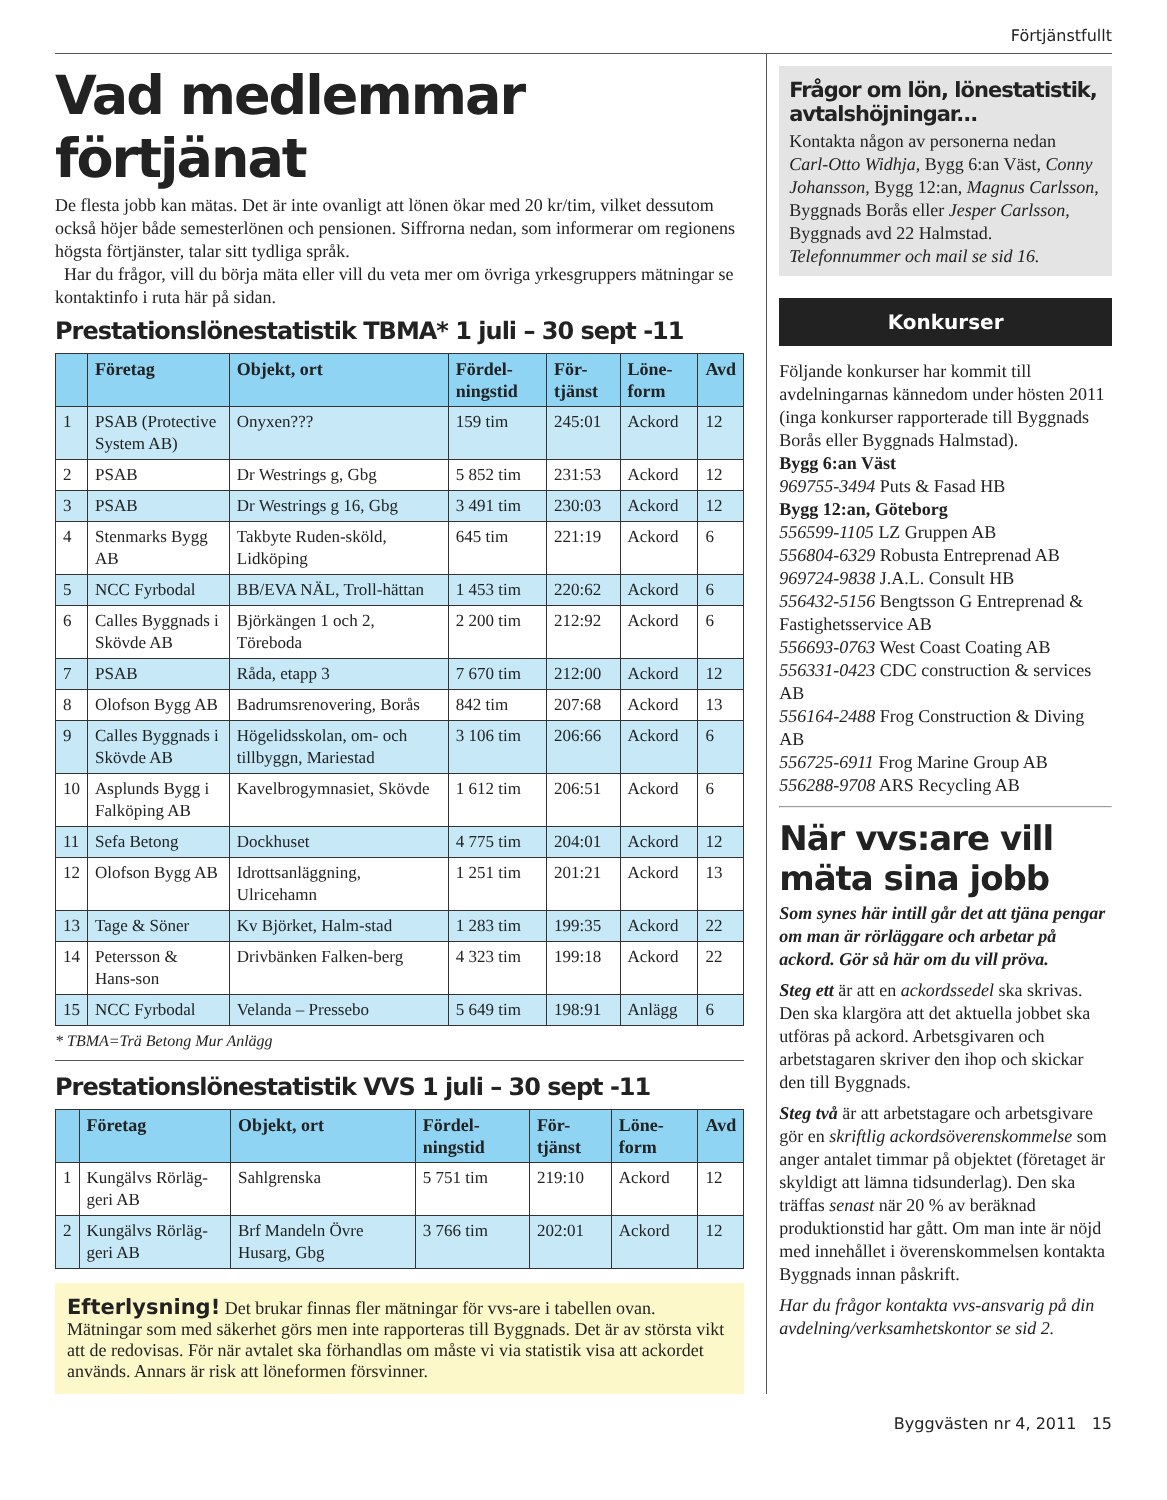Förtjänstfullt
Vad medlemmar förtjänat
De flesta jobb kan mätas. Det är inte ovanligt att lönen ökar med 20 kr/tim, vilket dessutom också höjer både semesterlönen och pensionen. Siffrorna nedan, som informerar om regionens högsta förtjänster, talar sitt tydliga språk.
Har du frågor, vill du börja mäta eller vill du veta mer om övriga yrkesgruppers mätningar se kontaktinfo i ruta här på sidan.
Prestationslönestatistik TBMA* 1 juli – 30 sept -11
| | Företag | Objekt, ort | Fördel-ningstid | För-tjänst | Löne-form | Avd |
| --- | --- | --- | --- | --- | --- | --- |
| 1 | PSAB (Protective System AB) | Onyxen??? | 159 tim | 245:01 | Ackord | 12 |
| 2 | PSAB | Dr Westrings g, Gbg | 5 852 tim | 231:53 | Ackord | 12 |
| 3 | PSAB | Dr Westrings g 16, Gbg | 3 491 tim | 230:03 | Ackord | 12 |
| 4 | Stenmarks Bygg AB | Takbyte Ruden-sköld, Lidköping | 645 tim | 221:19 | Ackord | 6 |
| 5 | NCC Fyrbodal | BB/EVA NÄL, Troll-hättan | 1 453 tim | 220:62 | Ackord | 6 |
| 6 | Calles Byggnads i Skövde AB | Björkängen 1 och 2, Töreboda | 2 200 tim | 212:92 | Ackord | 6 |
| 7 | PSAB | Råda, etapp 3 | 7 670 tim | 212:00 | Ackord | 12 |
| 8 | Olofson Bygg AB | Badrumsrenovering, Borås | 842 tim | 207:68 | Ackord | 13 |
| 9 | Calles Byggnads i Skövde AB | Högelidsskolan, om- och tillbyggn, Mariestad | 3 106 tim | 206:66 | Ackord | 6 |
| 10 | Asplunds Bygg i Falköping AB | Kavelbrogymnasiet, Skövde | 1 612 tim | 206:51 | Ackord | 6 |
| 11 | Sefa Betong | Dockhuset | 4 775 tim | 204:01 | Ackord | 12 |
| 12 | Olofson Bygg AB | Idrottsanläggning, Ulricehamn | 1 251 tim | 201:21 | Ackord | 13 |
| 13 | Tage & Söner | Kv Björket, Halm-stad | 1 283 tim | 199:35 | Ackord | 22 |
| 14 | Petersson & Hans-son | Drivbänken Falken-berg | 4 323 tim | 199:18 | Ackord | 22 |
| 15 | NCC Fyrbodal | Velanda – Pressebo | 5 649 tim | 198:91 | Anlägg | 6 |
* TBMA=Trä Betong Mur Anlägg
Prestationslönestatistik VVS 1 juli – 30 sept -11
| | Företag | Objekt, ort | Fördel-ningstid | För-tjänst | Löne-form | Avd |
| --- | --- | --- | --- | --- | --- | --- |
| 1 | Kungälvs Rörläg-geri AB | Sahlgrenska | 5 751 tim | 219:10 | Ackord | 12 |
| 2 | Kungälvs Rörläg-geri AB | Brf Mandeln Övre Husarg, Gbg | 3 766 tim | 202:01 | Ackord | 12 |
Efterlysning! Det brukar finnas fler mätningar för vvs-are i tabellen ovan. Mätningar som med säkerhet görs men inte rapporteras till Byggnads. Det är av största vikt att de redovisas. För när avtalet ska förhandlas om måste vi via statistik visa att ackordet används. Annars är risk att löneformen försvinner.
Frågor om lön, lönestatistik, avtalshöjningar...
Kontakta någon av personerna nedan
Carl-Otto Widhja, Bygg 6:an Väst, Conny Johansson, Bygg 12:an, Magnus Carlsson, Byggnads Borås eller Jesper Carlsson, Byggnads avd 22 Halmstad. Telefonnummer och mail se sid 16.
Konkurser
Följande konkurser har kommit till avdelningarnas kännedom under hösten 2011 (inga konkurser rapporterade till Byggnads Borås eller Byggnads Halmstad).
Bygg 6:an Väst
969755-3494 Puts & Fasad HB
Bygg 12:an, Göteborg
556599-1105 LZ Gruppen AB
556804-6329 Robusta Entreprenad AB
969724-9838 J.A.L. Consult HB
556432-5156 Bengtsson G Entreprenad & Fastighetsservice AB
556693-0763 West Coast Coating AB
556331-0423 CDC construction & services AB
556164-2488 Frog Construction & Diving AB
556725-6911 Frog Marine Group AB
556288-9708 ARS Recycling AB
När vvs:are vill mäta sina jobb
Som synes här intill går det att tjäna pengar om man är rörläggare och arbetar på ackord. Gör så här om du vill pröva.
Steg ett är att en ackordssedel ska skrivas. Den ska klargöra att det aktuella jobbet ska utföras på ackord. Arbetsgivaren och arbetstagaren skriver den ihop och skickar den till Byggnads.
Steg två är att arbetstagare och arbetsgivare gör en skriftlig ackordsöverenskommelse som anger antalet timmar på objektet (företaget är skyldigt att lämna tidsunderlag). Den ska träffas senast när 20 % av beräknad produktionstid har gått. Om man inte är nöjd med innehållet i överenskommelsen kontakta Byggnads innan påskrift.
Har du frågor kontakta vvs-ansvarig på din avdelning/verksamhetskontor se sid 2.
Byggvästen nr 4, 2011 15